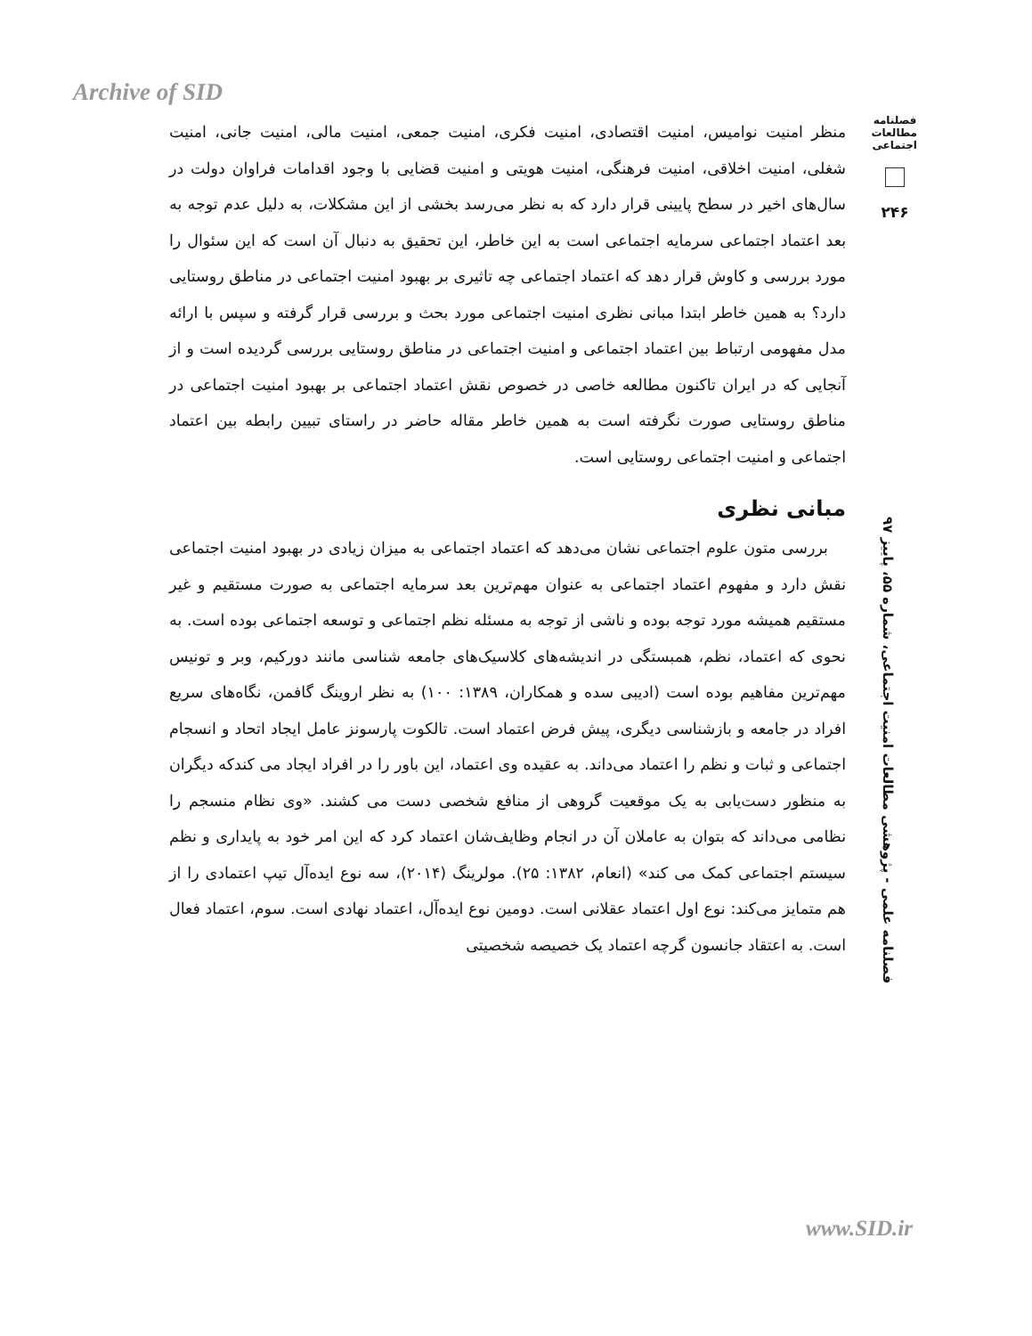Archive of SID
فصلنامه
مطالعات
اجتماعی
۲۴۶
منظر امنیت نوامیس، امنیت اقتصادی، امنیت فکری، امنیت جمعی، امنیت مالی، امنیت جانی، امنیت شغلی، امنیت اخلاقی، امنیت فرهنگی، امنیت هویتی و امنیت قضایی با وجود اقدامات فراوان دولت در سال‌های اخیر در سطح پایینی قرار دارد که به نظر می‌رسد بخشی از این مشکلات، به دلیل عدم توجه به بعد اعتماد اجتماعی سرمایه اجتماعی است به این خاطر، این تحقیق به دنبال آن است که این سئوال را مورد بررسی و کاوش قرار دهد که اعتماد اجتماعی چه تاثیری بر بهبود امنیت اجتماعی در مناطق روستایی دارد؟ به همین خاطر ابتدا مبانی نظری امنیت اجتماعی مورد بحث و بررسی قرار گرفته و سپس با ارائه مدل مفهومی ارتباط بین اعتماد اجتماعی و امنیت اجتماعی در مناطق روستایی بررسی گردیده است و از آنجایی که در ایران تاکنون مطالعه خاصی در خصوص نقش اعتماد اجتماعی بر بهبود امنیت اجتماعی در مناطق روستایی صورت نگرفته است به همین خاطر مقاله حاضر در راستای تبیین رابطه بین اعتماد اجتماعی و امنیت اجتماعی روستایی است.
مبانی نظری
بررسی متون علوم اجتماعی نشان می‌دهد که اعتماد اجتماعی به میزان زیادی در بهبود امنیت اجتماعی نقش دارد و مفهوم اعتماد اجتماعی به عنوان مهم‌ترین بعد سرمایه اجتماعی به صورت مستقیم و غیر مستقیم همیشه مورد توجه بوده و ناشی از توجه به مسئله نظم اجتماعی و توسعه اجتماعی بوده است. به نحوی که اعتماد، نظم، همبستگی در اندیشه‌های کلاسیک‌های جامعه شناسی مانند دورکیم، وبر و تونیس مهم‌ترین مفاهیم بوده است (ادیبی سده و همکاران، ۱۳۸۹: ۱۰۰) به نظر اروینگ گافمن، نگاه‌های سریع افراد در جامعه و بازشناسی دیگری، پیش فرض اعتماد است. تالکوت پارسونز عامل ایجاد اتحاد و انسجام اجتماعی و ثبات و نظم را اعتماد می‌داند. به عقیده وی اعتماد، این باور را در افراد ایجاد می کندکه دیگران به منظور دست‌یابی به یک موقعیت گروهی از منافع شخصی دست می کشند. «وی نظام منسجم را نظامی می‌داند که بتوان به عاملان آن در انجام وظایف‌شان اعتماد کرد که این امر خود به پایداری و نظم سیستم اجتماعی کمک می کند» (انعام، ۱۳۸۲: ۲۵). مولرینگ (۲۰۱۴)، سه نوع ایده‌آل تیپ اعتمادی را از هم متمایز می‌کند: نوع اول اعتماد عقلانی است. دومین نوع ایده‌آل، اعتماد نهادی است. سوم، اعتماد فعال است. به اعتقاد جانسون گرچه اعتماد یک خصیصه شخصیتی
فصلنامه علمی - پژوهشی مطالعات امنیت اجتماعی، شماره ۵۵، پاییز ۹۷
www.SID.ir